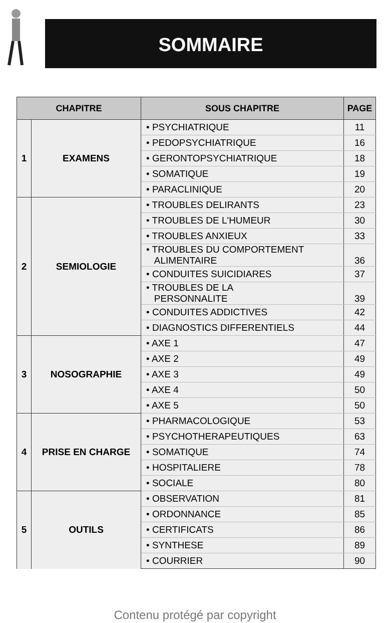SOMMAIRE
| CHAPITRE | | SOUS CHAPITRE | PAGE |
| --- | --- | --- | --- |
| 1 | EXAMENS | • PSYCHIATRIQUE | 11 |
| | | • PEDOPSYCHIATRIQUE | 16 |
| | | • GERONTOPSYCHIATRIQUE | 18 |
| | | • SOMATIQUE | 19 |
| | | • PARACLINIQUE | 20 |
| 2 | SEMIOLOGIE | • TROUBLES DELIRANTS | 23 |
| | | • TROUBLES DE L'HUMEUR | 30 |
| | | • TROUBLES ANXIEUX | 33 |
| | | • TROUBLES DU COMPORTEMENT ALIMENTAIRE | 36 |
| | | • CONDUITES SUICIDIARES | 37 |
| | | • TROUBLES DE LA PERSONNALITE | 39 |
| | | • CONDUITES ADDICTIVES | 42 |
| | | • DIAGNOSTICS DIFFERENTIELS | 44 |
| 3 | NOSOGRAPHIE | • AXE 1 | 47 |
| | | • AXE 2 | 49 |
| | | • AXE 3 | 49 |
| | | • AXE 4 | 50 |
| | | • AXE 5 | 50 |
| 4 | PRISE EN CHARGE | • PHARMACOLOGIQUE | 53 |
| | | • PSYCHOTHERAPEUTIQUES | 63 |
| | | • SOMATIQUE | 74 |
| | | • HOSPITALIERE | 78 |
| | | • SOCIALE | 80 |
| 5 | OUTILS | • OBSERVATION | 81 |
| | | • ORDONNANCE | 85 |
| | | • CERTIFICATS | 86 |
| | | • SYNTHESE | 89 |
| | | • COURRIER | 90 |
Contenu protégé par copyright